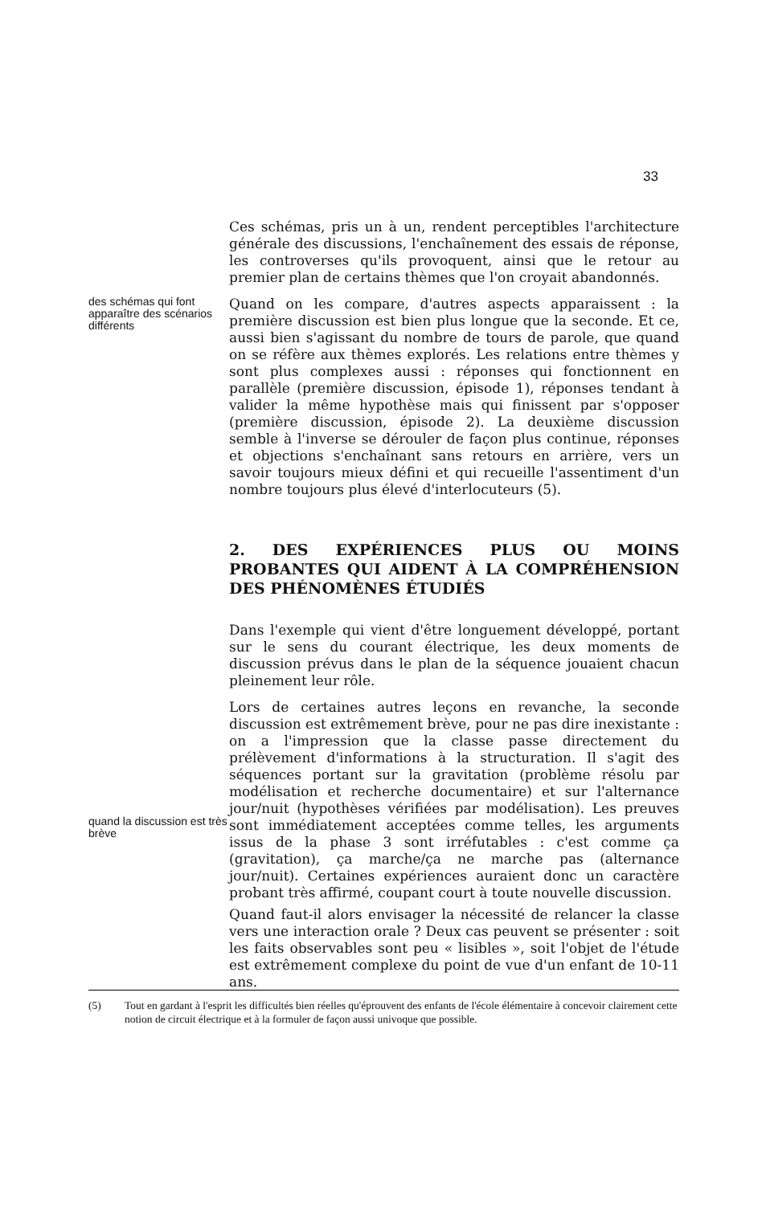33
Ces schémas, pris un à un, rendent perceptibles l'architecture générale des discussions, l'enchaînement des essais de réponse, les controverses qu'ils provoquent, ainsi que le retour au premier plan de certains thèmes que l'on croyait abandonnés.
des schémas qui font apparaître des scénarios différents
Quand on les compare, d'autres aspects apparaissent : la première discussion est bien plus longue que la seconde. Et ce, aussi bien s'agissant du nombre de tours de parole, que quand on se réfère aux thèmes explorés. Les relations entre thèmes y sont plus complexes aussi : réponses qui fonctionnent en parallèle (première discussion, épisode 1), réponses tendant à valider la même hypothèse mais qui finissent par s'opposer (première discussion, épisode 2). La deuxième discussion semble à l'inverse se dérouler de façon plus continue, réponses et objections s'enchaînant sans retours en arrière, vers un savoir toujours mieux défini et qui recueille l'assentiment d'un nombre toujours plus élevé d'interlocuteurs (5).
2. DES EXPÉRIENCES PLUS OU MOINS PROBANTES QUI AIDENT À LA COMPRÉHENSION DES PHÉNOMÈNES ÉTUDIÉS
Dans l'exemple qui vient d'être longuement développé, portant sur le sens du courant électrique, les deux moments de discussion prévus dans le plan de la séquence jouaient chacun pleinement leur rôle.
quand la discussion est très brève
Lors de certaines autres leçons en revanche, la seconde discussion est extrêmement brève, pour ne pas dire inexistante : on a l'impression que la classe passe directement du prélèvement d'informations à la structuration. Il s'agit des séquences portant sur la gravitation (problème résolu par modélisation et recherche documentaire) et sur l'alternance jour/nuit (hypothèses vérifiées par modélisation). Les preuves sont immédiatement acceptées comme telles, les arguments issus de la phase 3 sont irréfutables : c'est comme ça (gravitation), ça marche/ça ne marche pas (alternance jour/nuit). Certaines expériences auraient donc un caractère probant très affirmé, coupant court à toute nouvelle discussion.
Quand faut-il alors envisager la nécessité de relancer la classe vers une interaction orale ? Deux cas peuvent se présenter : soit les faits observables sont peu « lisibles », soit l'objet de l'étude est extrêmement complexe du point de vue d'un enfant de 10-11 ans.
(5) Tout en gardant à l'esprit les difficultés bien réelles qu'éprouvent des enfants de l'école élémentaire à concevoir clairement cette notion de circuit électrique et à la formuler de façon aussi univoque que possible.